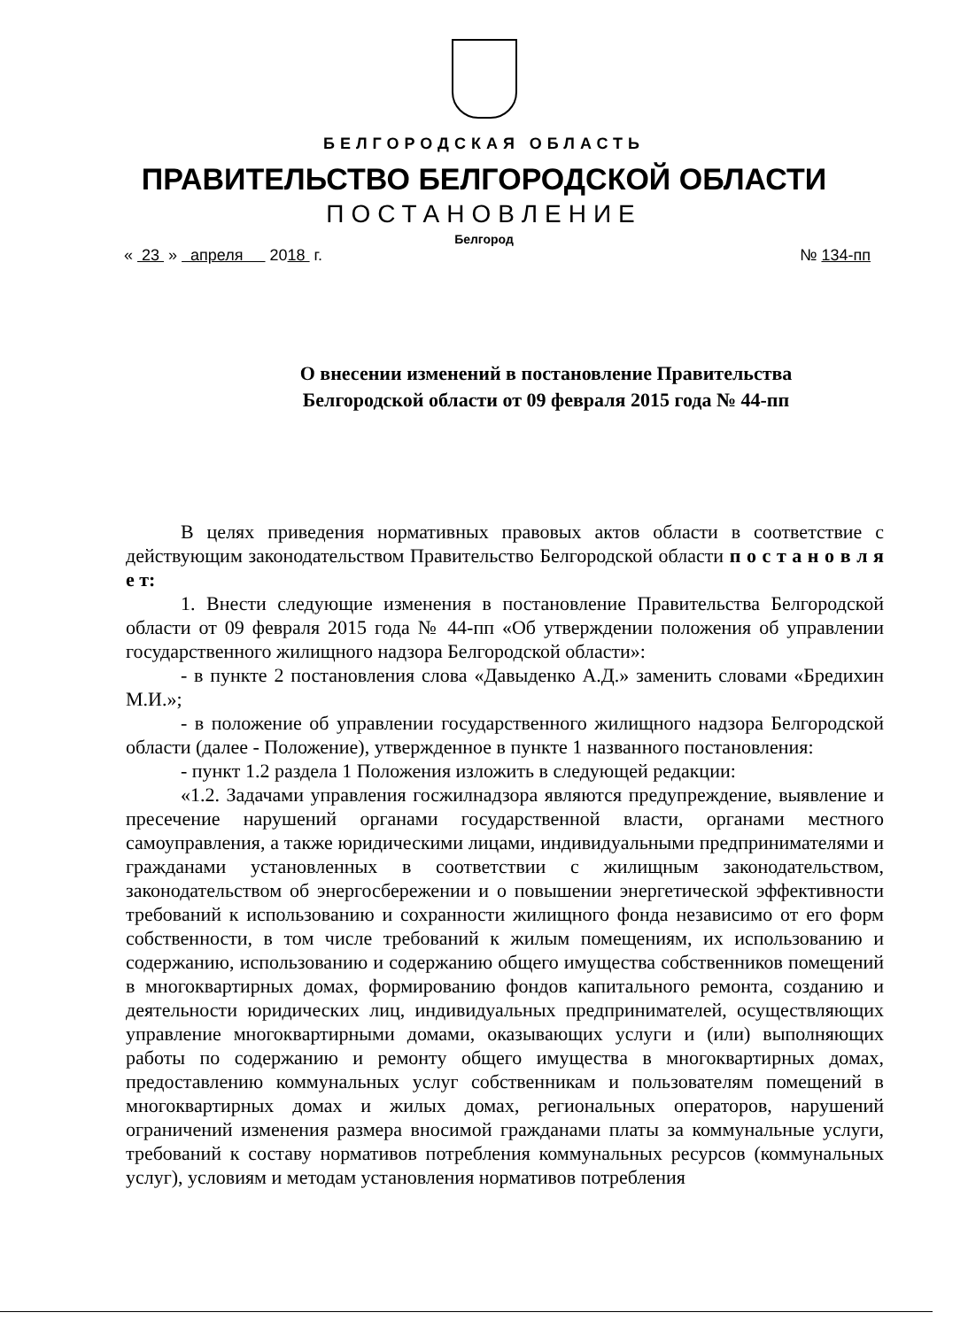БЕЛГОРОДСКАЯ ОБЛАСТЬ
ПРАВИТЕЛЬСТВО БЕЛГОРОДСКОЙ ОБЛАСТИ
ПОСТАНОВЛЕНИЕ
Белгород
« 23 » апреля 2018 г. № 134-пп
О внесении изменений в постановление Правительства
Белгородской области от 09 февраля 2015 года № 44-пп
В целях приведения нормативных правовых актов области в соответствие с действующим законодательством Правительство Белгородской области п о с т а н о в л я е т:
1. Внести следующие изменения в постановление Правительства Белгородской области от 09 февраля 2015 года № 44-пп «Об утверждении положения об управлении государственного жилищного надзора Белгородской области»:
- в пункте 2 постановления слова «Давыденко А.Д.» заменить словами «Бредихин М.И.»;
- в положение об управлении государственного жилищного надзора Белгородской области (далее - Положение), утвержденное в пункте 1 названного постановления:
- пункт 1.2 раздела 1 Положения изложить в следующей редакции:
«1.2. Задачами управления госжилнадзора являются предупреждение, выявление и пресечение нарушений органами государственной власти, органами местного самоуправления, а также юридическими лицами, индивидуальными предпринимателями и гражданами установленных в соответствии с жилищным законодательством, законодательством об энергосбережении и о повышении энергетической эффективности требований к использованию и сохранности жилищного фонда независимо от его форм собственности, в том числе требований к жилым помещениям, их использованию и содержанию, использованию и содержанию общего имущества собственников помещений в многоквартирных домах, формированию фондов капитального ремонта, созданию и деятельности юридических лиц, индивидуальных предпринимателей, осуществляющих управление многоквартирными домами, оказывающих услуги и (или) выполняющих работы по содержанию и ремонту общего имущества в многоквартирных домах, предоставлению коммунальных услуг собственникам и пользователям помещений в многоквартирных домах и жилых домах, региональных операторов, нарушений ограничений изменения размера вносимой гражданами платы за коммунальные услуги, требований к составу нормативов потребления коммунальных ресурсов (коммунальных услуг), условиям и методам установления нормативов потребления